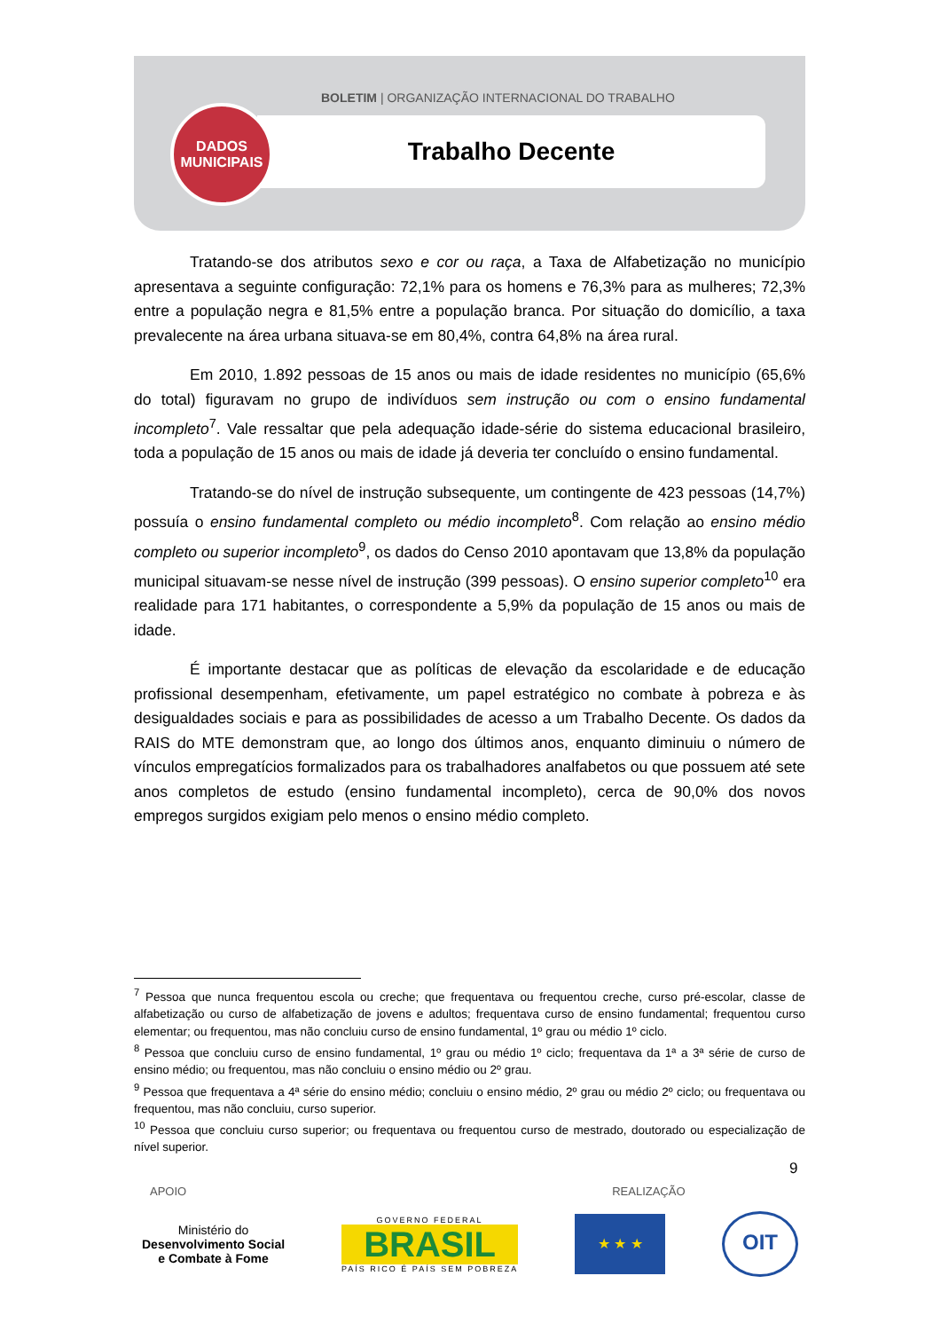BOLETIM | ORGANIZAÇÃO INTERNACIONAL DO TRABALHO
Trabalho Decente
DADOS
MUNICIPAIS
Tratando-se dos atributos sexo e cor ou raça, a Taxa de Alfabetização no município apresentava a seguinte configuração: 72,1% para os homens e 76,3% para as mulheres; 72,3% entre a população negra e 81,5% entre a população branca. Por situação do domicílio, a taxa prevalecente na área urbana situava-se em 80,4%, contra 64,8% na área rural.
Em 2010, 1.892 pessoas de 15 anos ou mais de idade residentes no município (65,6% do total) figuravam no grupo de indivíduos sem instrução ou com o ensino fundamental incompleto<sup>7</sup>. Vale ressaltar que pela adequação idade-série do sistema educacional brasileiro, toda a população de 15 anos ou mais de idade já deveria ter concluído o ensino fundamental.
Tratando-se do nível de instrução subsequente, um contingente de 423 pessoas (14,7%) possuía o ensino fundamental completo ou médio incompleto<sup>8</sup>. Com relação ao ensino médio completo ou superior incompleto<sup>9</sup>, os dados do Censo 2010 apontavam que 13,8% da população municipal situavam-se nesse nível de instrução (399 pessoas). O ensino superior completo<sup>10</sup> era realidade para 171 habitantes, o correspondente a 5,9% da população de 15 anos ou mais de idade.
É importante destacar que as políticas de elevação da escolaridade e de educação profissional desempenham, efetivamente, um papel estratégico no combate à pobreza e às desigualdades sociais e para as possibilidades de acesso a um Trabalho Decente. Os dados da RAIS do MTE demonstram que, ao longo dos últimos anos, enquanto diminuiu o número de vínculos empregatícios formalizados para os trabalhadores analfabetos ou que possuem até sete anos completos de estudo (ensino fundamental incompleto), cerca de 90,0% dos novos empregos surgidos exigiam pelo menos o ensino médio completo.
<sup>7</sup> Pessoa que nunca frequentou escola ou creche; que frequentava ou frequentou creche, curso pré-escolar, classe de alfabetização ou curso de alfabetização de jovens e adultos; frequentava curso de ensino fundamental; frequentou curso elementar; ou frequentou, mas não concluiu curso de ensino fundamental, 1º grau ou médio 1º ciclo.
<sup>8</sup> Pessoa que concluiu curso de ensino fundamental, 1º grau ou médio 1º ciclo; frequentava da 1ª a 3ª série de curso de ensino médio; ou frequentou, mas não concluiu o ensino médio ou 2º grau.
<sup>9</sup> Pessoa que frequentava a 4ª série do ensino médio; concluiu o ensino médio, 2º grau ou médio 2º ciclo; ou frequentava ou frequentou, mas não concluiu, curso superior.
<sup>10</sup> Pessoa que concluiu curso superior; ou frequentava ou frequentou curso de mestrado, doutorado ou especialização de nível superior.
9
APOIO REALIZAÇÃO
Ministério do
Desenvolvimento Social
e Combate à Fome
GOVERNO FEDERAL
BRASIL
PAÍS RICO É PAÍS SEM POBREZA
★ ★ ★
OIT